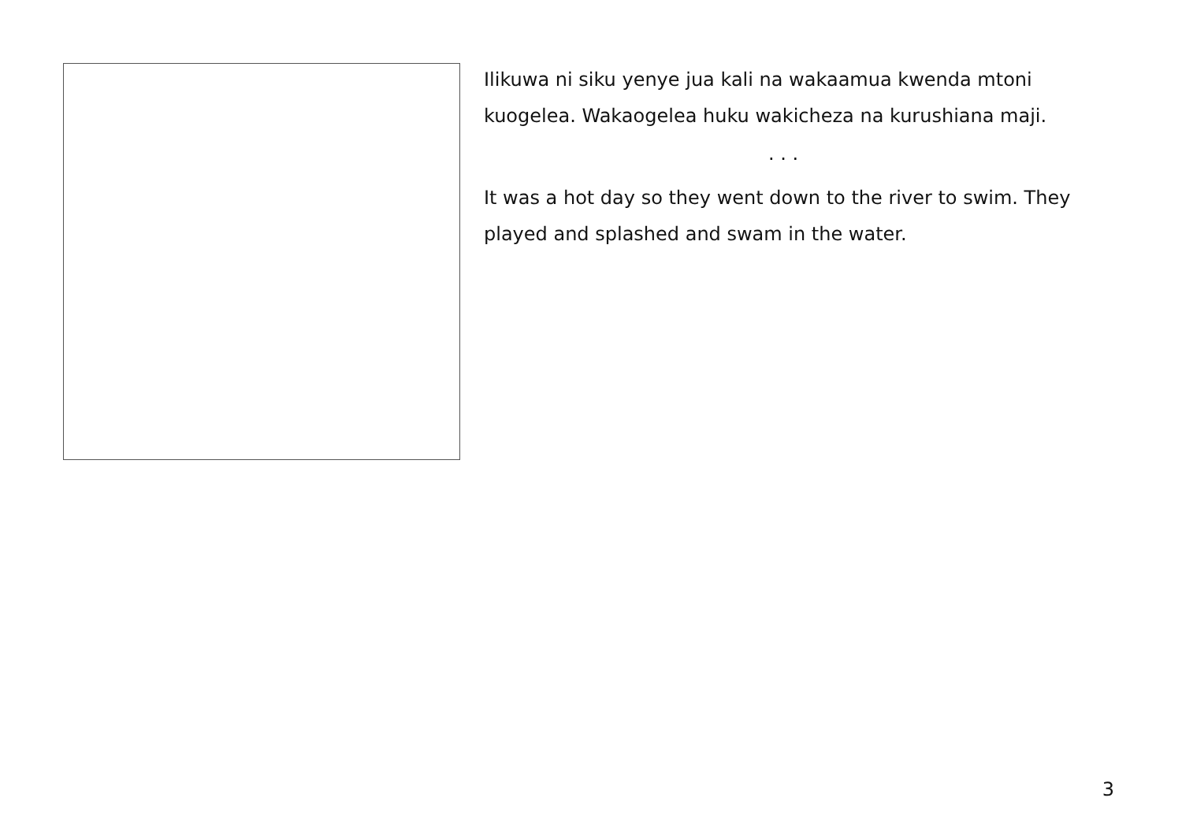Ilikuwa ni siku yenye jua kali na wakaamua kwenda mtoni kuogelea. Wakaogelea huku wakicheza na kurushiana maji.
. . .
It was a hot day so they went down to the river to swim. They played and splashed and swam in the water.
3